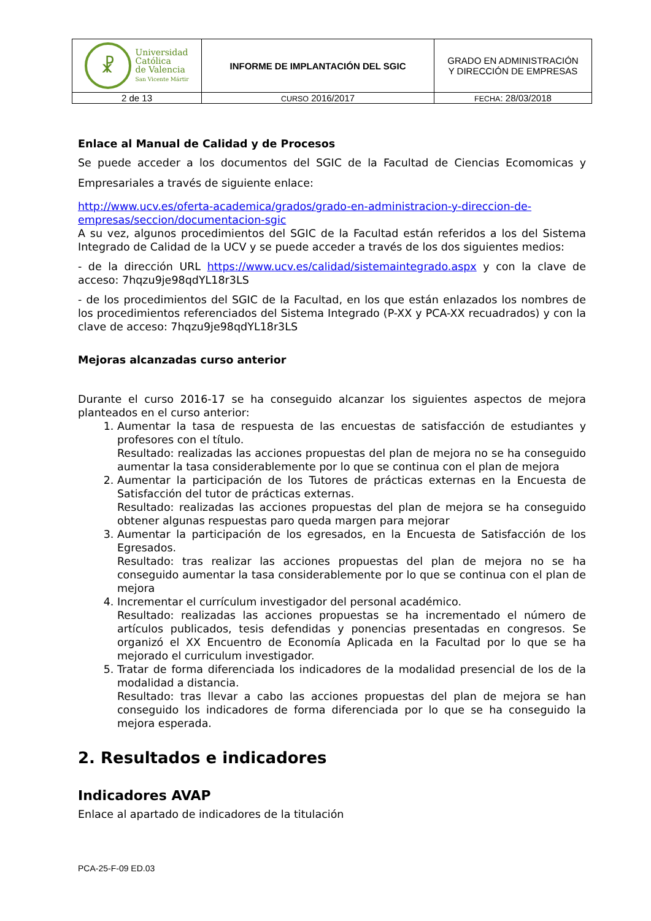| ☧ Universidad Católica de Valencia San Vicente Mártir | INFORME DE IMPLANTACIÓN DEL SGIC | GRADO EN ADMINISTRACIÓN Y DIRECCIÓN DE EMPRESAS |
| 2 de 13 | CURSO 2016/2017 | FECHA : 28/03/2018 |
Enlace al Manual de Calidad y de Procesos
Se puede acceder a los documentos del SGIC de la Facultad de Ciencias Ecomomicas y Empresariales a través de siguiente enlace:
http://www.ucv.es/oferta-academica/grados/grado-en-administracion-y-direccion-de-empresas/seccion/documentacion-sgic
A su vez, algunos procedimientos del SGIC de la Facultad están referidos a los del Sistema Integrado de Calidad de la UCV y se puede acceder a través de los dos siguientes medios:
- de la dirección URL https://www.ucv.es/calidad/sistemaintegrado.aspx y con la clave de acceso: 7hqzu9je98qdYL18r3LS
- de los procedimientos del SGIC de la Facultad, en los que están enlazados los nombres de los procedimientos referenciados del Sistema Integrado (P-XX y PCA-XX recuadrados) y con la clave de acceso: 7hqzu9je98qdYL18r3LS
Mejoras alcanzadas curso anterior
Durante el curso 2016-17 se ha conseguido alcanzar los siguientes aspectos de mejora planteados en el curso anterior:
1. Aumentar la tasa de respuesta de las encuestas de satisfacción de estudiantes y profesores con el título.
Resultado: realizadas las acciones propuestas del plan de mejora no se ha conseguido aumentar la tasa considerablemente por lo que se continua con el plan de mejora
2. Aumentar la participación de los Tutores de prácticas externas en la Encuesta de Satisfacción del tutor de prácticas externas.
Resultado: realizadas las acciones propuestas del plan de mejora se ha conseguido obtener algunas respuestas paro queda margen para mejorar
3. Aumentar la participación de los egresados, en la Encuesta de Satisfacción de los Egresados.
Resultado: tras realizar las acciones propuestas del plan de mejora no se ha conseguido aumentar la tasa considerablemente por lo que se continua con el plan de mejora
4. Incrementar el currículum investigador del personal académico.
Resultado: realizadas las acciones propuestas se ha incrementado el número de artículos publicados, tesis defendidas y ponencias presentadas en congresos. Se organizó el XX Encuentro de Economía Aplicada en la Facultad por lo que se ha mejorado el curriculum investigador.
5. Tratar de forma diferenciada los indicadores de la modalidad presencial de los de la modalidad a distancia.
Resultado: tras llevar a cabo las acciones propuestas del plan de mejora se han conseguido los indicadores de forma diferenciada por lo que se ha conseguido la mejora esperada.
2. Resultados e indicadores
Indicadores AVAP
Enlace al apartado de indicadores de la titulación
PCA-25-F-09 ED.03